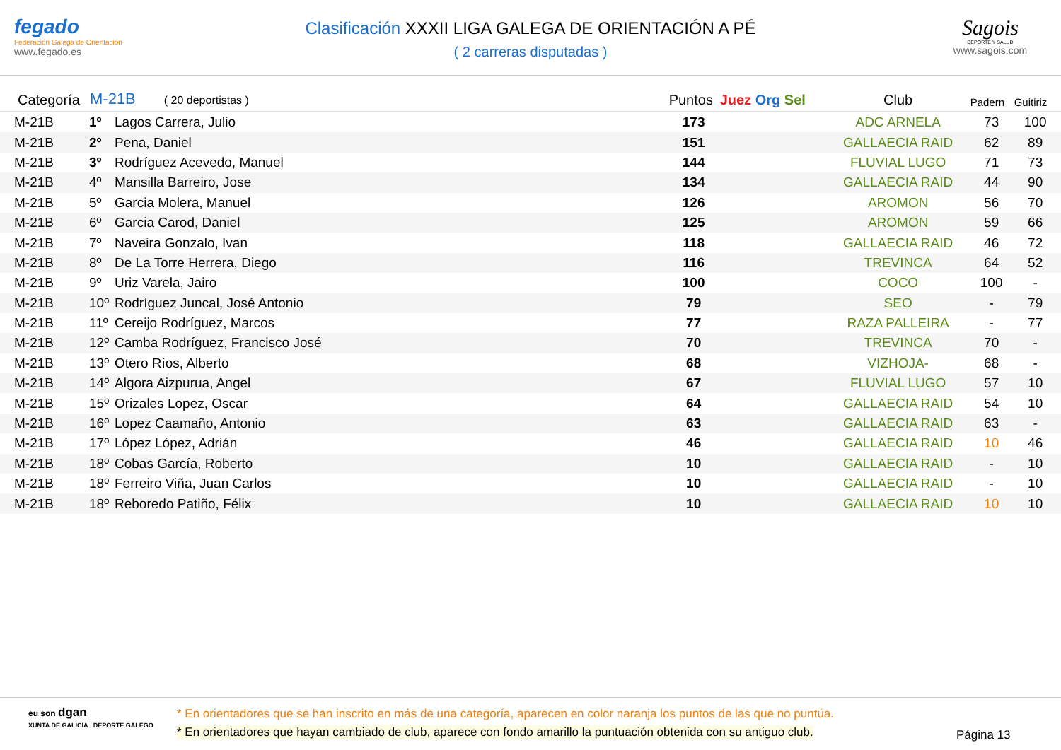fegado
Federación Galega de Orientación
www.fegado.es
Clasificación XXXII LIGA GALEGA DE ORIENTACIÓN A PÉ
( 2 carreras disputadas )
Sagois
DEPORTE Y SALUD
www.sagois.com
| Categoría | M-21B ( 20 deportistas ) | | Puntos | Juez Org Sel | Club | Padern | Guitiriz | |
| --- | --- | --- | --- | --- | --- | --- | --- | --- |
| M-21B | 1º | Lagos Carrera, Julio | 173 | | ADC ARNELA | 73 | 100 | |
| M-21B | 2º | Pena, Daniel | 151 | | GALLAECIA RAID | 62 | 89 | |
| M-21B | 3º | Rodríguez Acevedo, Manuel | 144 | | FLUVIAL LUGO | 71 | 73 | |
| M-21B | 4º | Mansilla Barreiro, Jose | 134 | | GALLAECIA RAID | 44 | 90 | |
| M-21B | 5º | Garcia Molera, Manuel | 126 | | AROMON | 56 | 70 | |
| M-21B | 6º | Garcia Carod, Daniel | 125 | | AROMON | 59 | 66 | |
| M-21B | 7º | Naveira Gonzalo, Ivan | 118 | | GALLAECIA RAID | 46 | 72 | |
| M-21B | 8º | De La Torre Herrera, Diego | 116 | | TREVINCA | 64 | 52 | |
| M-21B | 9º | Uriz Varela, Jairo | 100 | | COCO | 100 | - | |
| M-21B | 10º | Rodríguez Juncal, José Antonio | 79 | | SEO | - | 79 | |
| M-21B | 11º | Cereijo Rodríguez, Marcos | 77 | | RAZA PALLEIRA | - | 77 | |
| M-21B | 12º | Camba Rodríguez, Francisco José | 70 | | TREVINCA | 70 | - | |
| M-21B | 13º | Otero Ríos, Alberto | 68 | | VIZHOJA- | 68 | - | |
| M-21B | 14º | Algora Aizpurua, Angel | 67 | | FLUVIAL LUGO | 57 | 10 | |
| M-21B | 15º | Orizales Lopez, Oscar | 64 | | GALLAECIA RAID | 54 | 10 | |
| M-21B | 16º | Lopez Caamaño, Antonio | 63 | | GALLAECIA RAID | 63 | - | |
| M-21B | 17º | López López, Adrián | 46 | | GALLAECIA RAID | 10 | 46 | |
| M-21B | 18º | Cobas García, Roberto | 10 | | GALLAECIA RAID | - | 10 | |
| M-21B | 18º | Ferreiro Viña, Juan Carlos | 10 | | GALLAECIA RAID | - | 10 | |
| M-21B | 18º | Reboredo Patiño, Félix | 10 | | GALLAECIA RAID | 10 | 10 | |
eu son dgan
XUNTA DE GALICIA DEPORTE GALEGO
* En orientadores que se han inscrito en más de una categoría, aparecen en color naranja los puntos de las que no puntúa.
* En orientadores que hayan cambiado de club, aparece con fondo amarillo la puntuación obtenida con su antiguo club.
Página 13